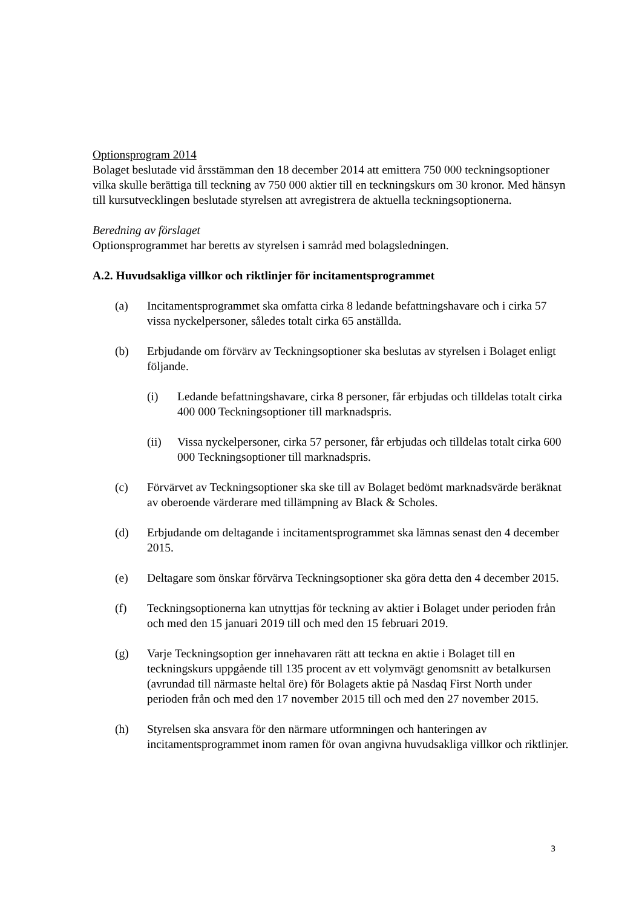Optionsprogram 2014
Bolaget beslutade vid årsstämman den 18 december 2014 att emittera 750 000 teckningsoptioner vilka skulle berättiga till teckning av 750 000 aktier till en teckningskurs om 30 kronor. Med hänsyn till kursutvecklingen beslutade styrelsen att avregistrera de aktuella teckningsoptionerna.
Beredning av förslaget
Optionsprogrammet har beretts av styrelsen i samråd med bolagsledningen.
A.2. Huvudsakliga villkor och riktlinjer för incitamentsprogrammet
(a) Incitamentsprogrammet ska omfatta cirka 8 ledande befattningshavare och i cirka 57 vissa nyckelpersoner, således totalt cirka 65 anställda.
(b) Erbjudande om förvärv av Teckningsoptioner ska beslutas av styrelsen i Bolaget enligt följande.
(i) Ledande befattningshavare, cirka 8 personer, får erbjudas och tilldelas totalt cirka 400 000 Teckningsoptioner till marknadspris.
(ii) Vissa nyckelpersoner, cirka 57 personer, får erbjudas och tilldelas totalt cirka 600 000 Teckningsoptioner till marknadspris.
(c) Förvärvet av Teckningsoptioner ska ske till av Bolaget bedömt marknadsvärde beräknat av oberoende värderare med tillämpning av Black & Scholes.
(d) Erbjudande om deltagande i incitamentsprogrammet ska lämnas senast den 4 december 2015.
(e) Deltagare som önskar förvärva Teckningsoptioner ska göra detta den 4 december 2015.
(f) Teckningsoptionerna kan utnyttjas för teckning av aktier i Bolaget under perioden från och med den 15 januari 2019 till och med den 15 februari 2019.
(g) Varje Teckningsoption ger innehavaren rätt att teckna en aktie i Bolaget till en teckningskurs uppgående till 135 procent av ett volymvägt genomsnitt av betalkursen (avrundad till närmaste heltal öre) för Bolagets aktie på Nasdaq First North under perioden från och med den 17 november 2015 till och med den 27 november 2015.
(h) Styrelsen ska ansvara för den närmare utformningen och hanteringen av incitamentsprogrammet inom ramen för ovan angivna huvudsakliga villkor och riktlinjer.
3